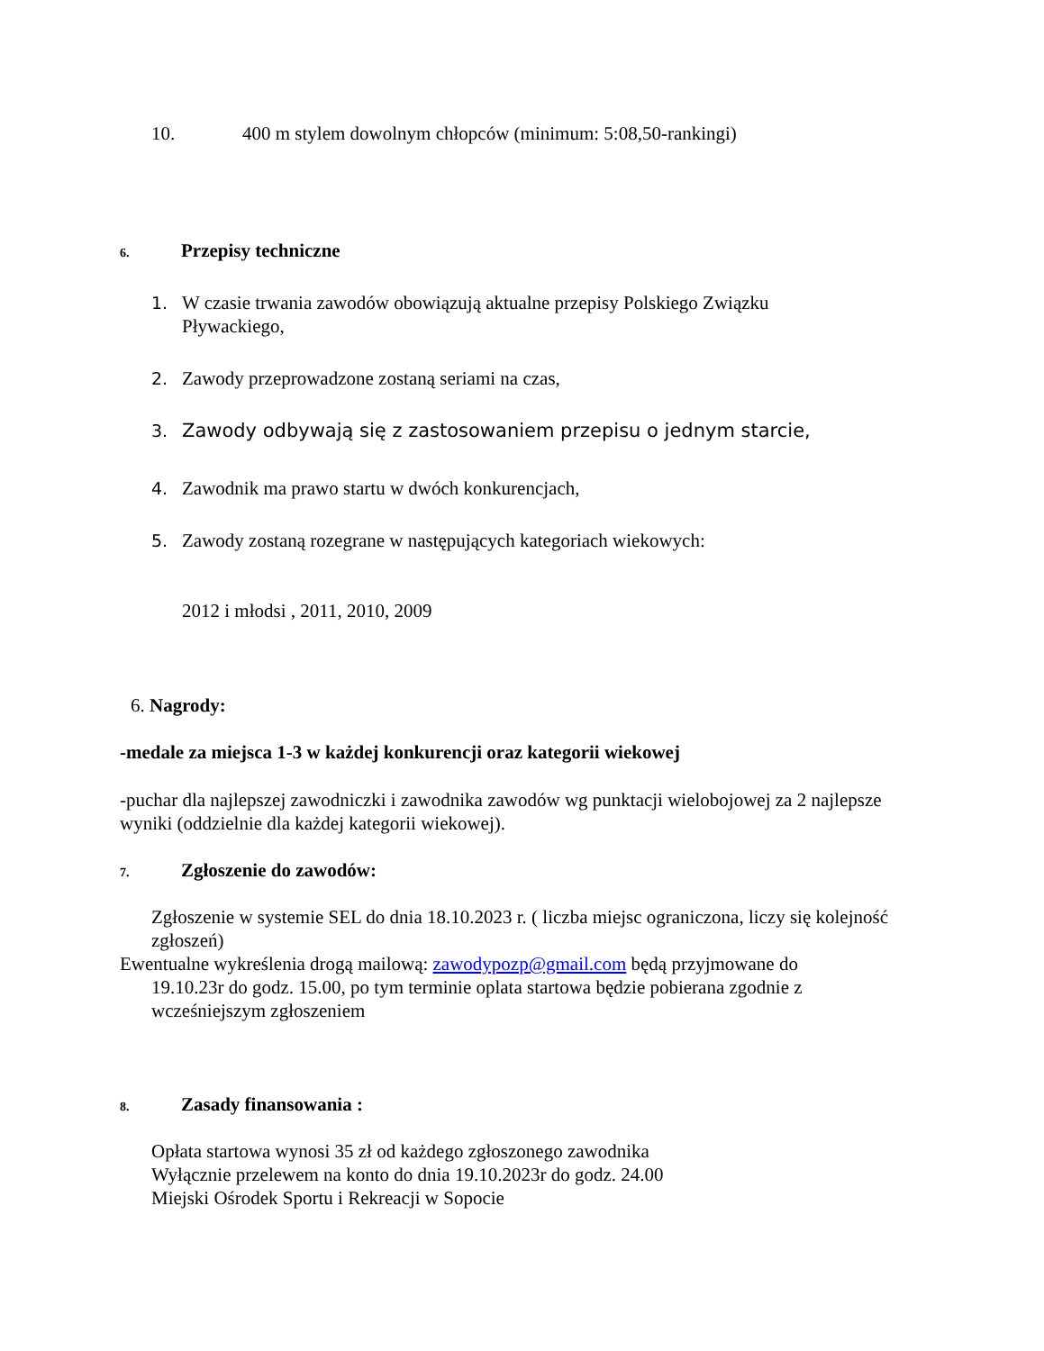10. 400 m stylem dowolnym chłopców (minimum: 5:08,50-rankingi)
6. Przepisy techniczne
1. W czasie trwania zawodów obowiązują aktualne przepisy Polskiego Związku
Pływackiego,
2. Zawody przeprowadzone zostaną seriami na czas,
3. Zawody odbywają się z zastosowaniem przepisu o jednym starcie,
4. Zawodnik ma prawo startu w dwóch konkurencjach,
5. Zawody zostaną rozegrane w następujących kategoriach wiekowych:
2012 i młodsi , 2011, 2010, 2009
6. Nagrody:
-medale za miejsca 1-3 w każdej konkurencji oraz kategorii wiekowej
-puchar dla najlepszej zawodniczki i zawodnika zawodów wg punktacji wielobojowej za 2 najlepsze wyniki (oddzielnie dla każdej kategorii wiekowej).
7. Zgłoszenie do zawodów:
Zgłoszenie w systemie SEL do dnia 18.10.2023 r. ( liczba miejsc ograniczona, liczy się kolejność zgłoszeń)
Ewentualne wykreślenia drogą mailową: zawodypozp@gmail.com będą przyjmowane do
19.10.23r do godz. 15.00, po tym terminie oplata startowa będzie pobierana zgodnie z
wcześniejszym zgłoszeniem
8. Zasady finansowania :
Opłata startowa wynosi 35 zł od każdego zgłoszonego zawodnika
Wyłącznie przelewem na konto do dnia 19.10.2023r do godz. 24.00
Miejski Ośrodek Sportu i Rekreacji w Sopocie